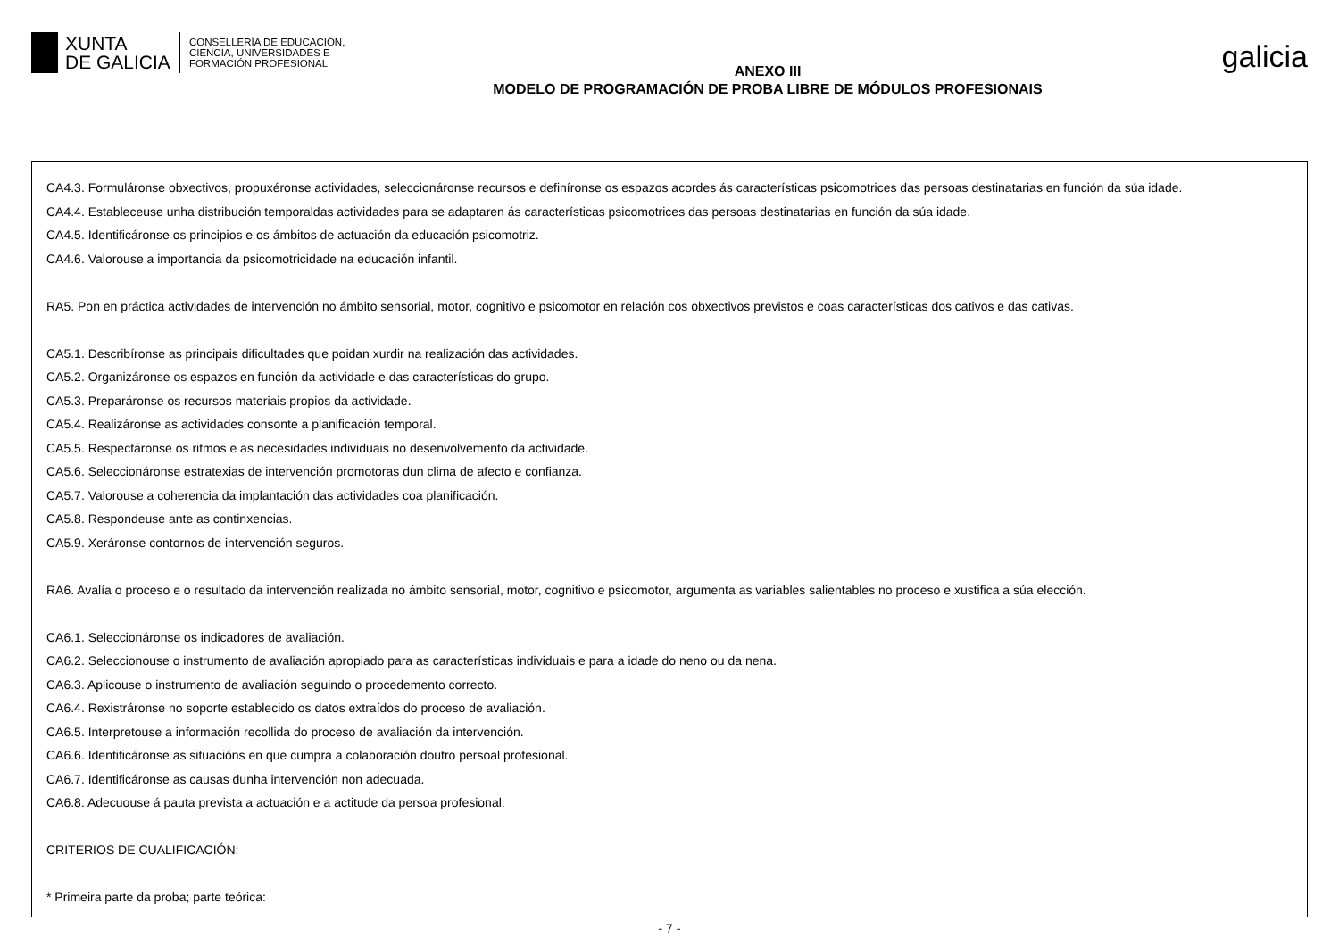XUNTA
DE GALICIA
CONSELLERÍA DE EDUCACIÓN,
CIENCIA, UNIVERSIDADES E
FORMACIÓN PROFESIONAL
ANEXO III
MODELO DE PROGRAMACIÓN DE PROBA LIBRE DE MÓDULOS PROFESIONAIS
galicia
CA4.3. Formuláronse obxectivos, propuxéronse actividades, seleccionáronse recursos e definíronse os espazos acordes ás características psicomotrices das persoas destinatarias en función da súa idade.
CA4.4. Estableceuse unha distribución temporaldas actividades para se adaptaren ás características psicomotrices das persoas destinatarias en función da súa idade.
CA4.5. Identificáronse os principios e os ámbitos de actuación da educación psicomotriz.
CA4.6. Valorouse a importancia da psicomotricidade na educación infantil.
RA5. Pon en práctica actividades de intervención no ámbito sensorial, motor, cognitivo e psicomotor en relación cos obxectivos previstos e coas características dos cativos e das cativas.
CA5.1. Describíronse as principais dificultades que poidan xurdir na realización das actividades.
CA5.2. Organizáronse os espazos en función da actividade e das características do grupo.
CA5.3. Preparáronse os recursos materiais propios da actividade.
CA5.4. Realizáronse as actividades consonte a planificación temporal.
CA5.5. Respectáronse os ritmos e as necesidades individuais no desenvolvemento da actividade.
CA5.6. Seleccionáronse estratexias de intervención promotoras dun clima de afecto e confianza.
CA5.7. Valorouse a coherencia da implantación das actividades coa planificación.
CA5.8. Respondeuse ante as continxencias.
CA5.9. Xeráronse contornos de intervención seguros.
RA6. Avalía o proceso e o resultado da intervención realizada no ámbito sensorial, motor, cognitivo e psicomotor, argumenta as variables salientables no proceso e xustifica a súa elección.
CA6.1. Seleccionáronse os indicadores de avaliación.
CA6.2. Seleccionouse o instrumento de avaliación apropiado para as características individuais e para a idade do neno ou da nena.
CA6.3. Aplicouse o instrumento de avaliación seguindo o procedemento correcto.
CA6.4. Rexistráronse no soporte establecido os datos extraídos do proceso de avaliación.
CA6.5. Interpretouse a información recollida do proceso de avaliación da intervención.
CA6.6. Identificáronse as situacións en que cumpra a colaboración doutro persoal profesional.
CA6.7. Identificáronse as causas dunha intervención non adecuada.
CA6.8. Adecuouse á pauta prevista a actuación e a actitude da persoa profesional.
CRITERIOS DE CUALIFICACIÓN:
* Primeira parte da proba; parte teórica:
- 7 -